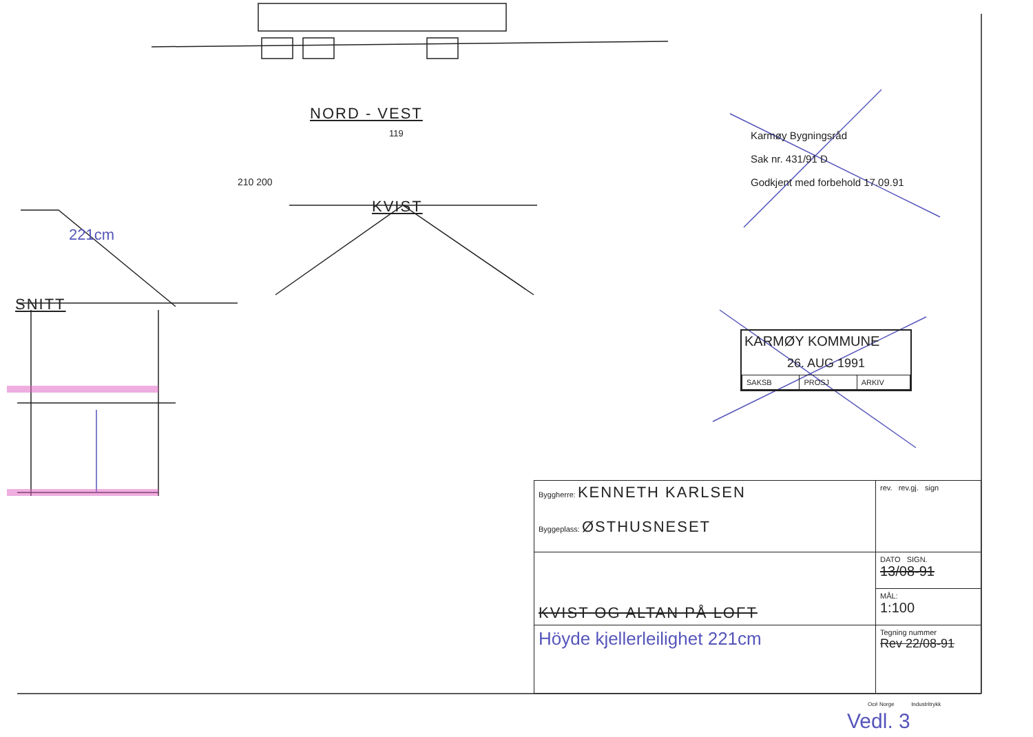NORD - VEST
119
210 200
KVIST
221cm
SNITT
Karmøy Bygningsråd
Sak nr. 431/91 D
Godkjent med forbehold 17.09.91
KARMØY KOMMUNE
26. AUG 1991
| SAKSB | PROSJ | ARKIV |
| Byggherre: KENNETH KARLSEN Byggeplass: ØSTHUSNESET | rev. rev.gj. sign |
| KVIST OG ALTAN PÅ LOFT | DATO SIGN. 13/08-91 |
| | MÅL: 1:100 |
| Höyde kjellerleilighet 221cm | Tegning nummer Rev 22/08-91 |
Océ Norge Industritrykk
Vedl. 3